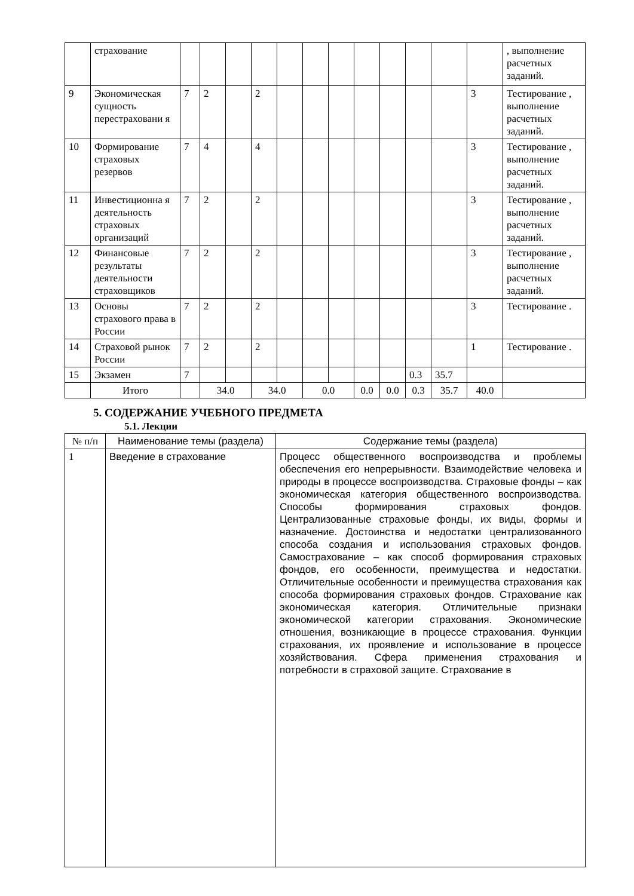| | страхование | | | | | | | | | | | | | , выполнение расчетных заданий. |
| 9 | Экономическая сущность перестраховани я | 7 | 2 | | 2 | | | | | | | | 3 | Тестирование , выполнение расчетных заданий. |
| 10 | Формирование страховых резервов | 7 | 4 | | 4 | | | | | | | | 3 | Тестирование , выполнение расчетных заданий. |
| 11 | Инвестиционна я деятельность страховых организаций | 7 | 2 | | 2 | | | | | | | | 3 | Тестирование , выполнение расчетных заданий. |
| 12 | Финансовые результаты деятельности страховщиков | 7 | 2 | | 2 | | | | | | | | 3 | Тестирование , выполнение расчетных заданий. |
| 13 | Основы страхового права в России | 7 | 2 | | 2 | | | | | | | | 3 | Тестирование . |
| 14 | Страховой рынок России | 7 | 2 | | 2 | | | | | | | | 1 | Тестирование . |
| 15 | Экзамен | 7 | | | | | | | | | 0.3 | 35.7 | | |
| | Итого | | 34.0 | | 34.0 | | 0.0 | | 0.0 | 0.0 | 0.3 | 35.7 | 40.0 | |
5. СОДЕРЖАНИЕ УЧЕБНОГО ПРЕДМЕТА
5.1. Лекции
| № п/п | Наименование темы (раздела) | Содержание темы (раздела) |
| --- | --- | --- |
| 1 | Введение в страхование | Процесс общественного воспроизводства и проблемы обеспечения его непрерывности. Взаимодействие человека и природы в процессе воспроизводства. Страховые фонды – как экономическая категория общественного воспроизводства. Способы формирования страховых фондов. Централизованные страховые фонды, их виды, формы и назначение. Достоинства и недостатки централизованного способа создания и использования страховых фондов. Самострахование – как способ формирования страховых фондов, его особенности, преимущества и недостатки. Отличительные особенности и преимущества страхования как способа формирования страховых фондов. Страхование как экономическая категория. Отличительные признаки экономической категории страхования. Экономические отношения, возникающие в процессе страхования. Функции страхования, их проявление и использование в процессе хозяйствования. Сфера применения страхования и потребности в страховой защите. Страхование в |